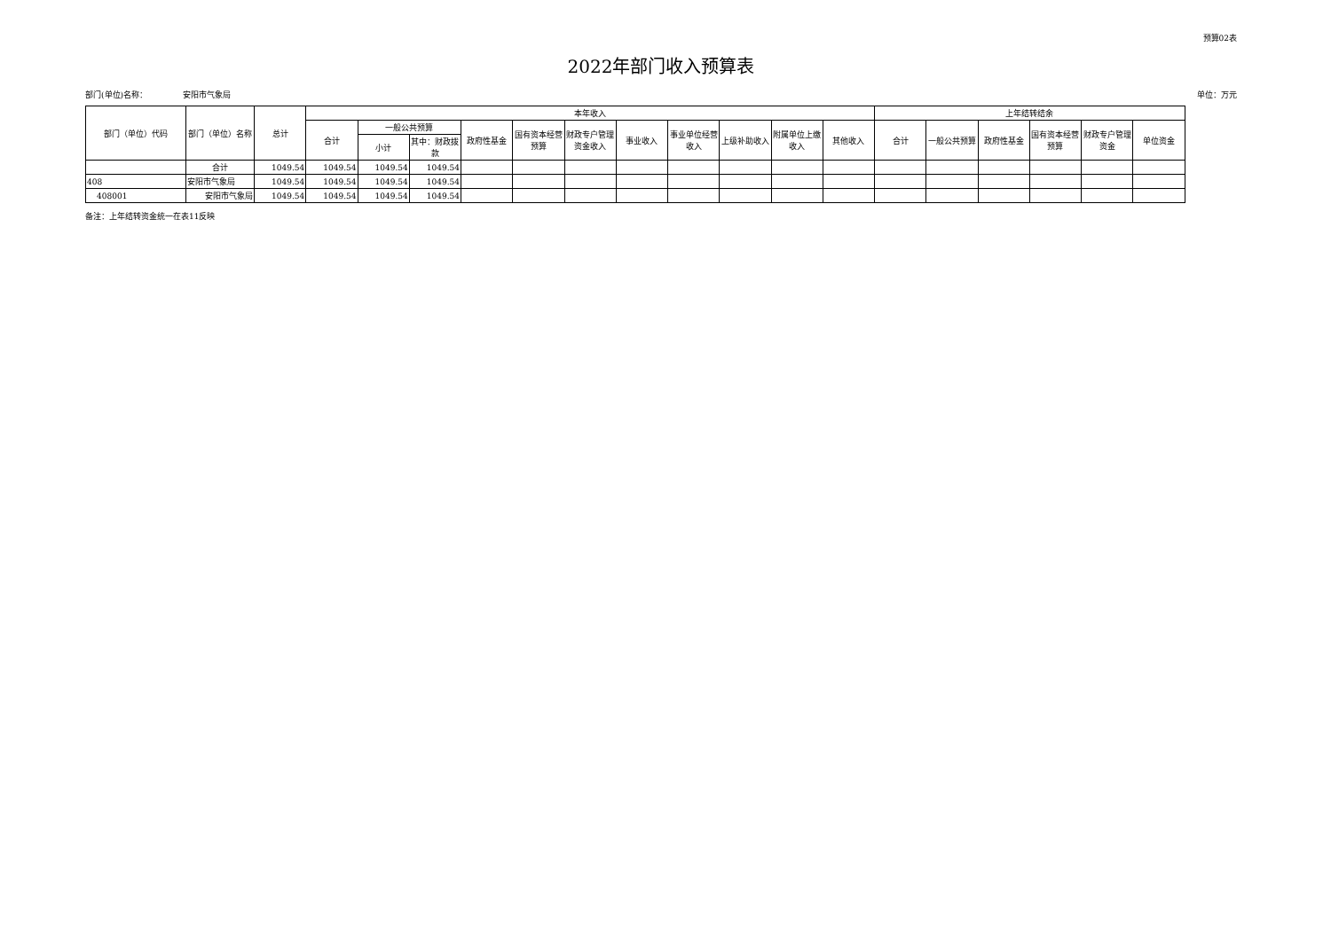预算02表
2022年部门收入预算表
部门(单位)名称： 安阳市气象局 单位：万元
| 部门（单位）代码 | 部门（单位）名称 | 总计 | 本年收入 | | | | | | | | | | | 上年结转结余 | | | | | |
| --- | --- | --- | --- | --- | --- | --- | --- | --- | --- | --- | --- | --- | --- | --- | --- | --- | --- | --- | --- |
| | | | 合计 | 一般公共预算 | | 政府性基金 | 国有资本经营预算 | 财政专户管理资金收入 | 事业收入 | 事业单位经营收入 | 上级补助收入 | 附属单位上缴收入 | 其他收入 | 合计 | 一般公共预算 | 政府性基金 | 国有资本经营预算 | 财政专户管理资金 | 单位资金 |
| | | | | 小计 | 其中：财政拨款 | | | | | | | | | | | | | | |
| | 合计 | 1049.54 | 1049.54 | 1049.54 | 1049.54 | | | | | | | | | | | | | | |
| 408 | 安阳市气象局 | 1049.54 | 1049.54 | 1049.54 | 1049.54 | | | | | | | | | | | | | | |
| 408001 | 安阳市气象局 | 1049.54 | 1049.54 | 1049.54 | 1049.54 | | | | | | | | | | | | | | |
备注：上年结转资金统一在表11反映